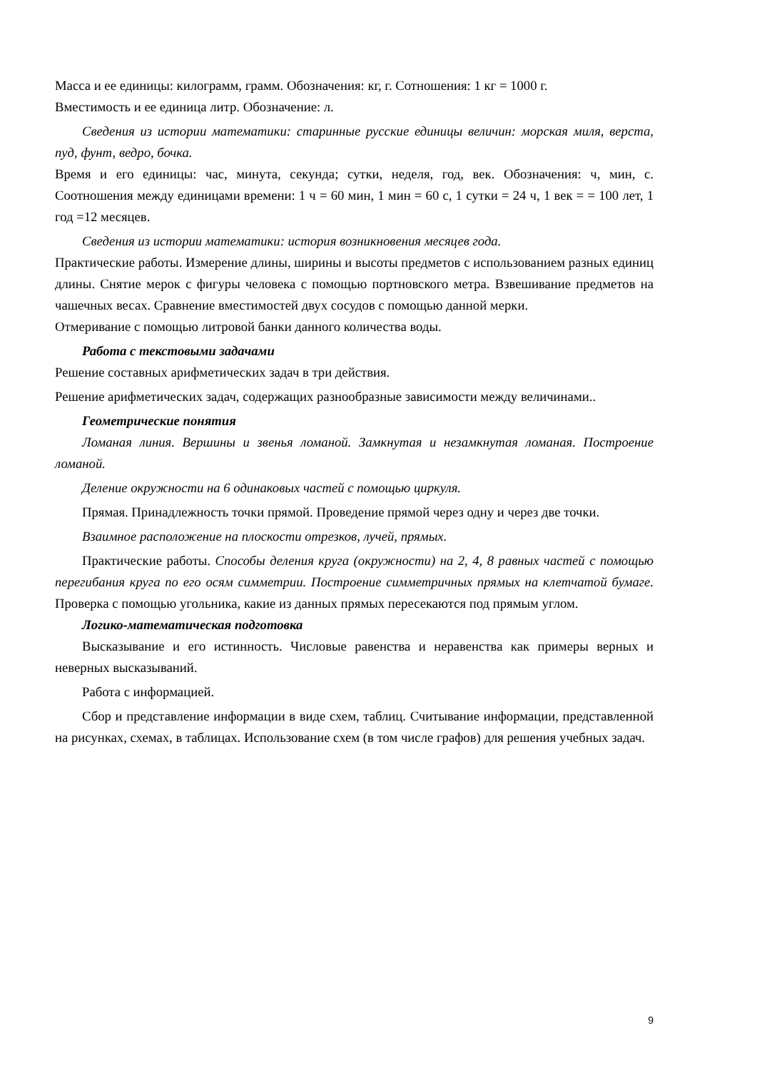Масса и ее единицы: килограмм, грамм. Обозначения: кг, г. Сотношения: 1 кг = 1000 г.
Вместимость и ее единица литр. Обозначение: л.
Сведения из истории математики: старинные русские единицы величин: морская миля, верста, пуд, фунт, ведро, бочка.
Время и его единицы: час, минута, секунда; сутки, неделя, год, век. Обозначения: ч, мин, с. Соотношения между единицами времени: 1 ч = 60 мин, 1 мин = 60 с, 1 сутки = 24 ч, 1 век = = 100 лет, 1 год =12 месяцев.
Сведения из истории математики: история возникновения месяцев года.
Практические работы. Измерение длины, ширины и высоты предметов с использованием разных единиц длины. Снятие мерок с фигуры человека с помощью портновского метра. Взвешивание предметов на чашечных весах. Сравнение вместимостей двух сосудов с помощью данной мерки.
Отмеривание с помощью литровой банки данного количества воды.
Работа с текстовыми задачами
Решение составных арифметических задач в три действия.
Решение арифметических задач, содержащих разнообразные зависимости между величинами..
Геометрические понятия
Ломаная линия. Вершины и звенья ломаной. Замкнутая и незамкнутая ломаная. Построение ломаной.
Деление окружности на 6 одинаковых частей с помощью циркуля.
Прямая. Принадлежность точки прямой. Проведение прямой через одну и через две точки.
Взаимное расположение на плоскости отрезков, лучей, прямых.
Практические работы. Способы деления круга (окружности) на 2, 4, 8 равных частей с помощью перегибания круга по его осям симметрии. Построение симметричных прямых на клетчатой бумаге. Проверка с помощью угольника, какие из данных прямых пересекаются под прямым углом.
Логико-математическая подготовка
Высказывание и его истинность. Числовые равенства и неравенства как примеры верных и неверных высказываний.
Работа с информацией.
Сбор и представление информации в виде схем, таблиц. Считывание информации, представленной на рисунках, схемах, в таблицах. Использование схем (в том числе графов) для решения учебных задач.
9